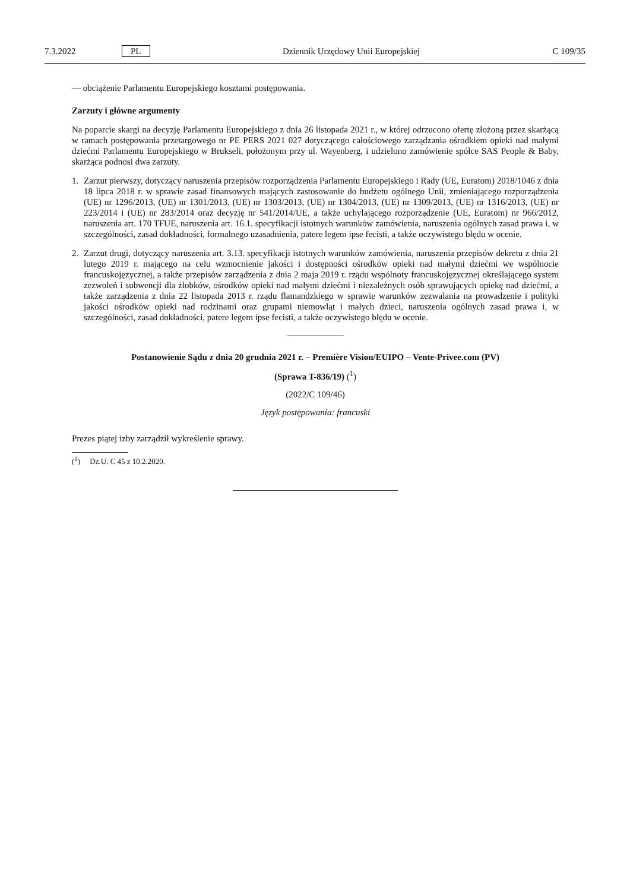7.3.2022 PL Dziennik Urzędowy Unii Europejskiej C 109/35
— obciążenie Parlamentu Europejskiego kosztami postępowania.
Zarzuty i główne argumenty
Na poparcie skargi na decyzję Parlamentu Europejskiego z dnia 26 listopada 2021 r., w której odrzucono ofertę złożoną przez skarżącą w ramach postępowania przetargowego nr PE PERS 2021 027 dotyczącego całościowego zarządzania ośrodkiem opieki nad małymi dziećmi Parlamentu Europejskiego w Brukseli, położonym przy ul. Wayenberg, i udzielono zamówienie spółce SAS People & Baby, skarżąca podnosi dwa zarzuty.
1. Zarzut pierwszy, dotyczący naruszenia przepisów rozporządzenia Parlamentu Europejskiego i Rady (UE, Euratom) 2018/1046 z dnia 18 lipca 2018 r. w sprawie zasad finansowych mających zastosowanie do budżetu ogólnego Unii, zmieniającego rozporządzenia (UE) nr 1296/2013, (UE) nr 1301/2013, (UE) nr 1303/2013, (UE) nr 1304/2013, (UE) nr 1309/2013, (UE) nr 1316/2013, (UE) nr 223/2014 i (UE) nr 283/2014 oraz decyzję nr 541/2014/UE, a także uchylającego rozporządzenie (UE, Euratom) nr 966/2012, naruszenia art. 170 TFUE, naruszenia art. 16.1. specyfikacji istotnych warunków zamówienia, naruszenia ogólnych zasad prawa i, w szczególności, zasad dokładności, formalnego uzasadnienia, patere legem ipse fecisti, a także oczywistego błędu w ocenie.
2. Zarzut drugi, dotyczący naruszenia art. 3.13. specyfikacji istotnych warunków zamówienia, naruszenia przepisów dekretu z dnia 21 lutego 2019 r. mającego na celu wzmocnienie jakości i dostępności ośrodków opieki nad małymi dziećmi we wspólnocie francuskojęzycznej, a także przepisów zarządzenia z dnia 2 maja 2019 r. rządu wspólnoty francuskojęzycznej określającego system zezwoleń i subwencji dla żłobków, ośrodków opieki nad małymi dziećmi i niezależnych osób sprawujących opiekę nad dziećmi, a także zarządzenia z dnia 22 listopada 2013 r. rządu flamandzkiego w sprawie warunków zezwalania na prowadzenie i polityki jakości ośrodków opieki nad rodzinami oraz grupami niemowląt i małych dzieci, naruszenia ogólnych zasad prawa i, w szczególności, zasad dokładności, patere legem ipse fecisti, a także oczywistego błędu w ocenie.
Postanowienie Sądu z dnia 20 grudnia 2021 r. – Première Vision/EUIPO – Vente-Privee.com (PV)
(Sprawa T-836/19) (<sup>1</sup>)
(2022/C 109/46)
Język postępowania: francuski
Prezes piątej izby zarządził wykreślenie sprawy.
(<sup>1</sup>) Dz.U. C 45 z 10.2.2020.